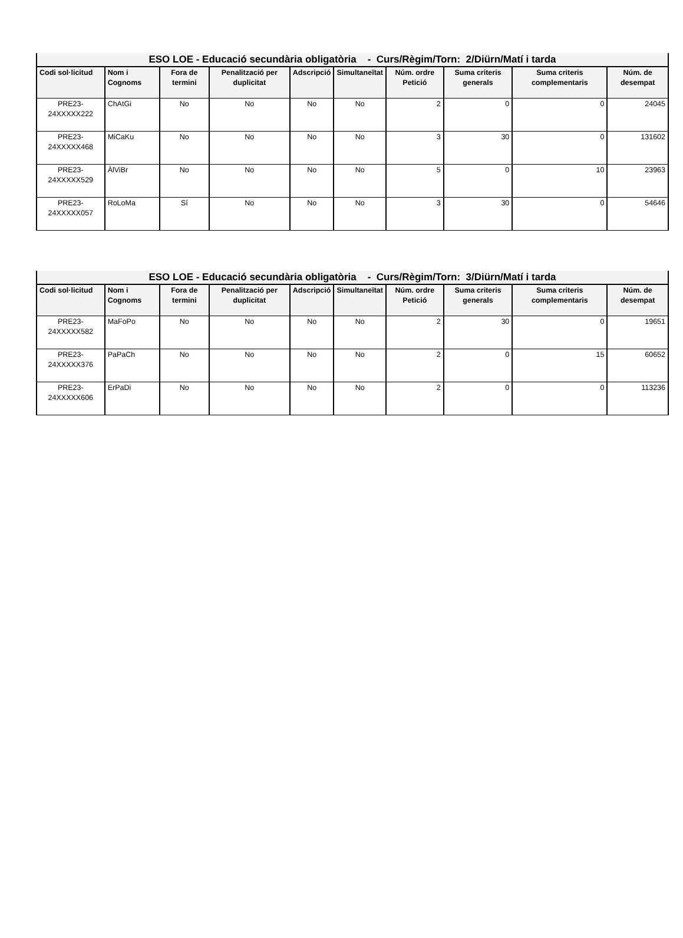| ESO LOE - Educació secundària obligatòria - Curs/Règim/Torn: 2/Diürn/Matí i tarda | | | | | | | | | |
| --- | --- | --- | --- | --- | --- | --- | --- | --- | --- |
| Codi sol·licitud | Nom i Cognoms | Fora de termini | Penalització per duplicitat | Adscripció | Simultaneïtat | Núm. ordre Petició | Suma criteris generals | Suma criteris complementaris | Núm. de desempat |
| PRE23-24XXXXX222 | ChAtGi | No | No | No | No | 2 | 0 | 0 | 24045 |
| PRE23-24XXXXX468 | MiCaKu | No | No | No | No | 3 | 30 | 0 | 131602 |
| PRE23-24XXXXX529 | ÀlViBr | No | No | No | No | 5 | 0 | 10 | 23963 |
| PRE23-24XXXXX057 | RoLoMa | Sí | No | No | No | 3 | 30 | 0 | 54646 |
| ESO LOE - Educació secundària obligatòria - Curs/Règim/Torn: 3/Diürn/Matí i tarda | | | | | | | | | |
| --- | --- | --- | --- | --- | --- | --- | --- | --- | --- |
| Codi sol·licitud | Nom i Cognoms | Fora de termini | Penalització per duplicitat | Adscripció | Simultaneïtat | Núm. ordre Petició | Suma criteris generals | Suma criteris complementaris | Núm. de desempat |
| PRE23-24XXXXX582 | MaFoPo | No | No | No | No | 2 | 30 | 0 | 19651 |
| PRE23-24XXXXX376 | PaPaCh | No | No | No | No | 2 | 0 | 15 | 60652 |
| PRE23-24XXXXX606 | ErPaDi | No | No | No | No | 2 | 0 | 0 | 113236 |